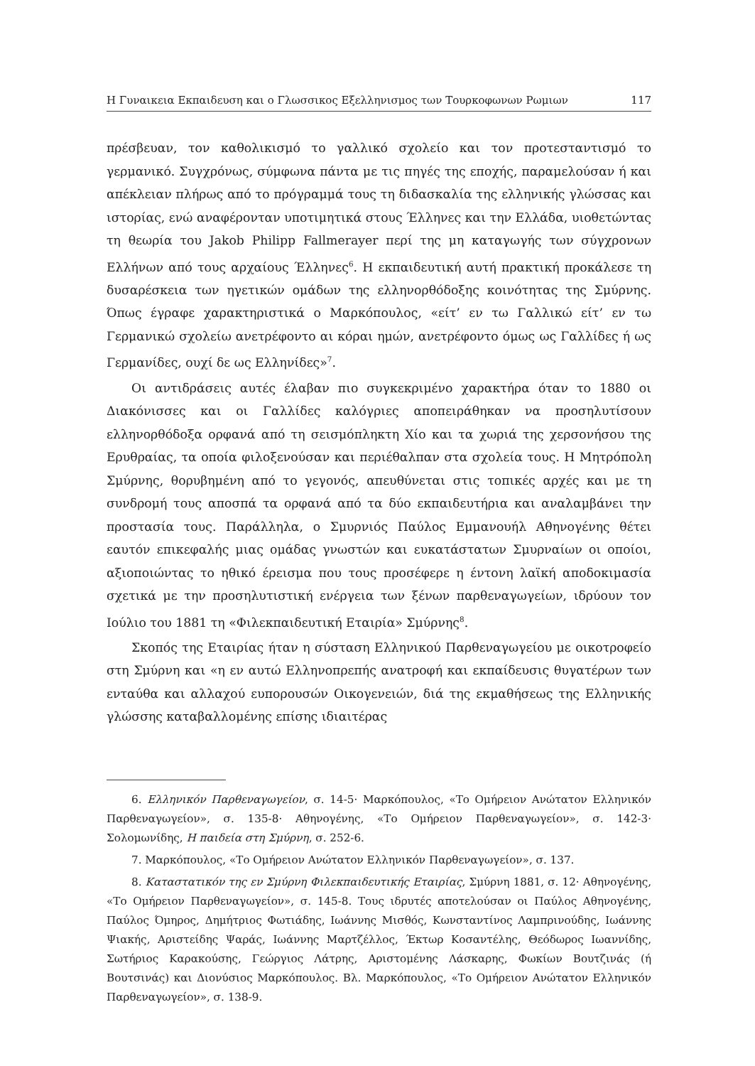Η Γυναικεια Εκπαιδευση και ο Γλωσσικος Εξελληνισμος των Τουρκοφωνων Ρωμιων 117
πρέσβευαν, τον καθολικισμό το γαλλικό σχολείο και τον προτεσταντισμό το γερμανικό. Συγχρόνως, σύμφωνα πάντα με τις πηγές της εποχής, παραμελούσαν ή και απέκλειαν πλήρως από το πρόγραμμά τους τη διδασκαλία της ελληνικής γλώσσας και ιστορίας, ενώ αναφέρονταν υποτιμητικά στους Έλληνες και την Ελλάδα, υιοθετώντας τη θεωρία του Jakob Philipp Fallmerayer περί της μη καταγωγής των σύγχρονων Ελλήνων από τους αρχαίους Έλληνες<sup>6</sup>. Η εκπαιδευτική αυτή πρακτική προκάλεσε τη δυσαρέσκεια των ηγετικών ομάδων της ελληνορθόδοξης κοινότητας της Σμύρνης. Όπως έγραφε χαρακτηριστικά ο Μαρκόπουλος, «είτ’ εν τω Γαλλικώ είτ’ εν τω Γερμανικώ σχολείω ανετρέφοντο αι κόραι ημών, ανετρέφοντο όμως ως Γαλλίδες ή ως Γερμανίδες, ουχί δε ως Ελληνίδες»<sup>7</sup>.
Οι αντιδράσεις αυτές έλαβαν πιο συγκεκριμένο χαρακτήρα όταν το 1880 οι Διακόνισσες και οι Γαλλίδες καλόγριες αποπειράθηκαν να προσηλυτίσουν ελληνορθόδοξα ορφανά από τη σεισμόπληκτη Χίο και τα χωριά της χερσονήσου της Ερυθραίας, τα οποία φιλοξενούσαν και περιέθαλπαν στα σχολεία τους. Η Μητρόπολη Σμύρνης, θορυβημένη από το γεγονός, απευθύνεται στις τοπικές αρχές και με τη συνδρομή τους αποσπά τα ορφανά από τα δύο εκπαιδευτήρια και αναλαμβάνει την προστασία τους. Παράλληλα, ο Σμυρνιός Παύλος Εμμανουήλ Αθηνογένης θέτει εαυτόν επικεφαλής μιας ομάδας γνωστών και ευκατάστατων Σμυρναίων οι οποίοι, αξιοποιώντας το ηθικό έρεισμα που τους προσέφερε η έντονη λαϊκή αποδοκιμασία σχετικά με την προσηλυτιστική ενέργεια των ξένων παρθεναγωγείων, ιδρύουν τον Ιούλιο του 1881 τη «Φιλεκπαιδευτική Εταιρία» Σμύρνης<sup>8</sup>.
Σκοπός της Εταιρίας ήταν η σύσταση Ελληνικού Παρθεναγωγείου με οικοτροφείο στη Σμύρνη και «η εν αυτώ Ελληνοπρεπής ανατροφή και εκπαίδευσις θυγατέρων των ενταύθα και αλλαχού ευπορουσών Οικογενειών, διά της εκμαθήσεως της Ελληνικής γλώσσης καταβαλλομένης επίσης ιδιαιτέρας
6. Ελληνικόν Παρθεναγωγείον, σ. 14-5· Μαρκόπουλος, «Το Ομήρειον Ανώτατον Ελληνικόν Παρθεναγωγείον», σ. 135-8· Αθηνογένης, «Το Ομήρειον Παρθεναγωγείον», σ. 142-3· Σολομωνίδης, Η παιδεία στη Σμύρνη, σ. 252-6.
7. Μαρκόπουλος, «Το Ομήρειον Ανώτατον Ελληνικόν Παρθεναγωγείον», σ. 137.
8. Καταστατικόν της εν Σμύρνη Φιλεκπαιδευτικής Εταιρίας, Σμύρνη 1881, σ. 12· Αθηνογένης, «Το Ομήρειον Παρθεναγωγείον», σ. 145-8. Τους ιδρυτές αποτελούσαν οι Παύλος Αθηνογένης, Παύλος Όμηρος, Δημήτριος Φωτιάδης, Ιωάννης Μισθός, Κωνσταντίνος Λαμπρινούδης, Ιωάννης Ψιακής, Αριστείδης Ψαράς, Ιωάννης Μαρτζέλλος, Έκτωρ Κοσαντέλης, Θεόδωρος Ιωαννίδης, Σωτήριος Καρακούσης, Γεώργιος Λάτρης, Αριστομένης Λάσκαρης, Φωκίων Βουτζινάς (ή Βουτσινάς) και Διονύσιος Μαρκόπουλος. Βλ. Μαρκόπουλος, «Το Ομήρειον Ανώτατον Ελληνικόν Παρθεναγωγείον», σ. 138-9.